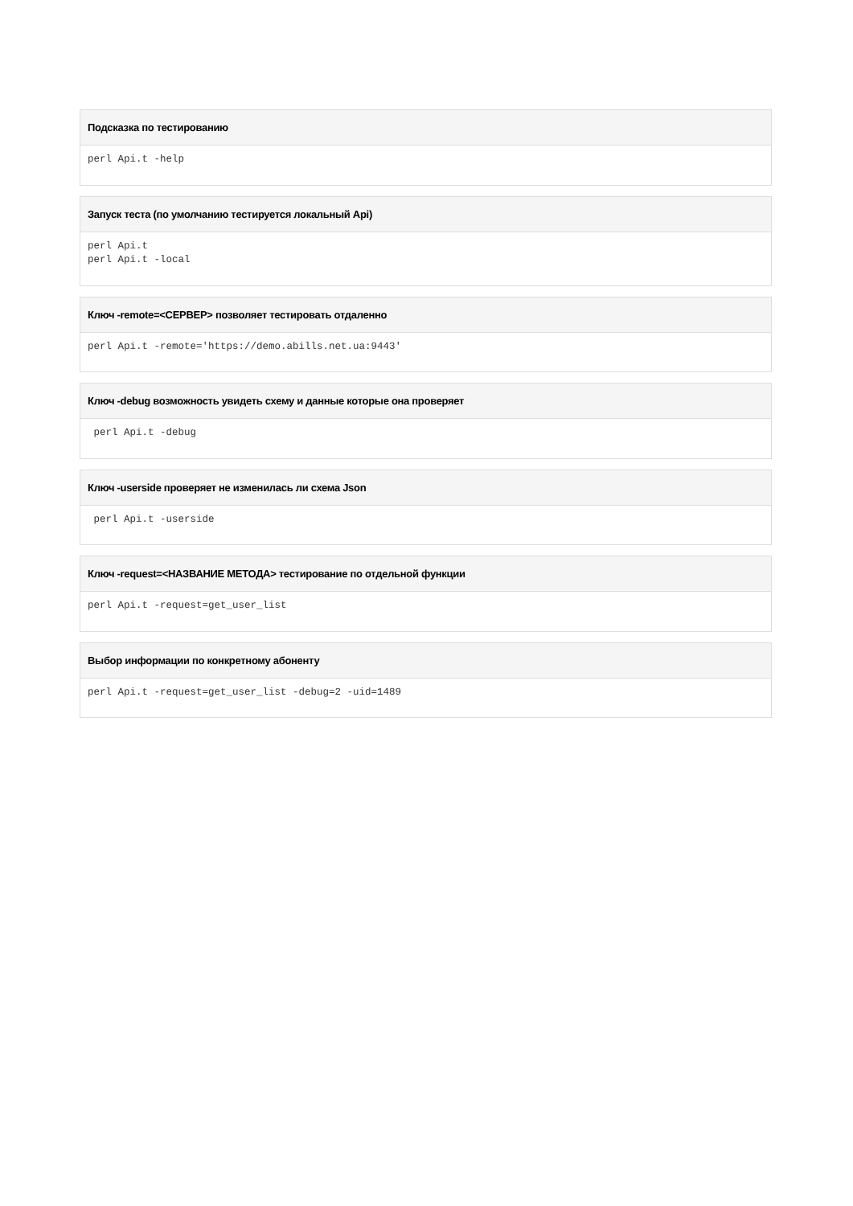Подсказка по тестированию
perl Api.t -help
Запуск теста (по умолчанию тестируется локальный Api)
perl Api.t
perl Api.t -local
Ключ -remote=<СЕРВЕР> позволяет тестировать отдаленно
perl Api.t -remote='https://demo.abills.net.ua:9443'
Ключ -debug возможность увидеть схему и данные которые она проверяет
 perl Api.t -debug
Ключ -userside проверяет не изменилась ли схема Json
 perl Api.t -userside
Ключ -request=<НАЗВАНИЕ МЕТОДА> тестирование по отдельной функции
perl Api.t -request=get_user_list
Выбор информации по конкретному абоненту
perl Api.t -request=get_user_list -debug=2 -uid=1489